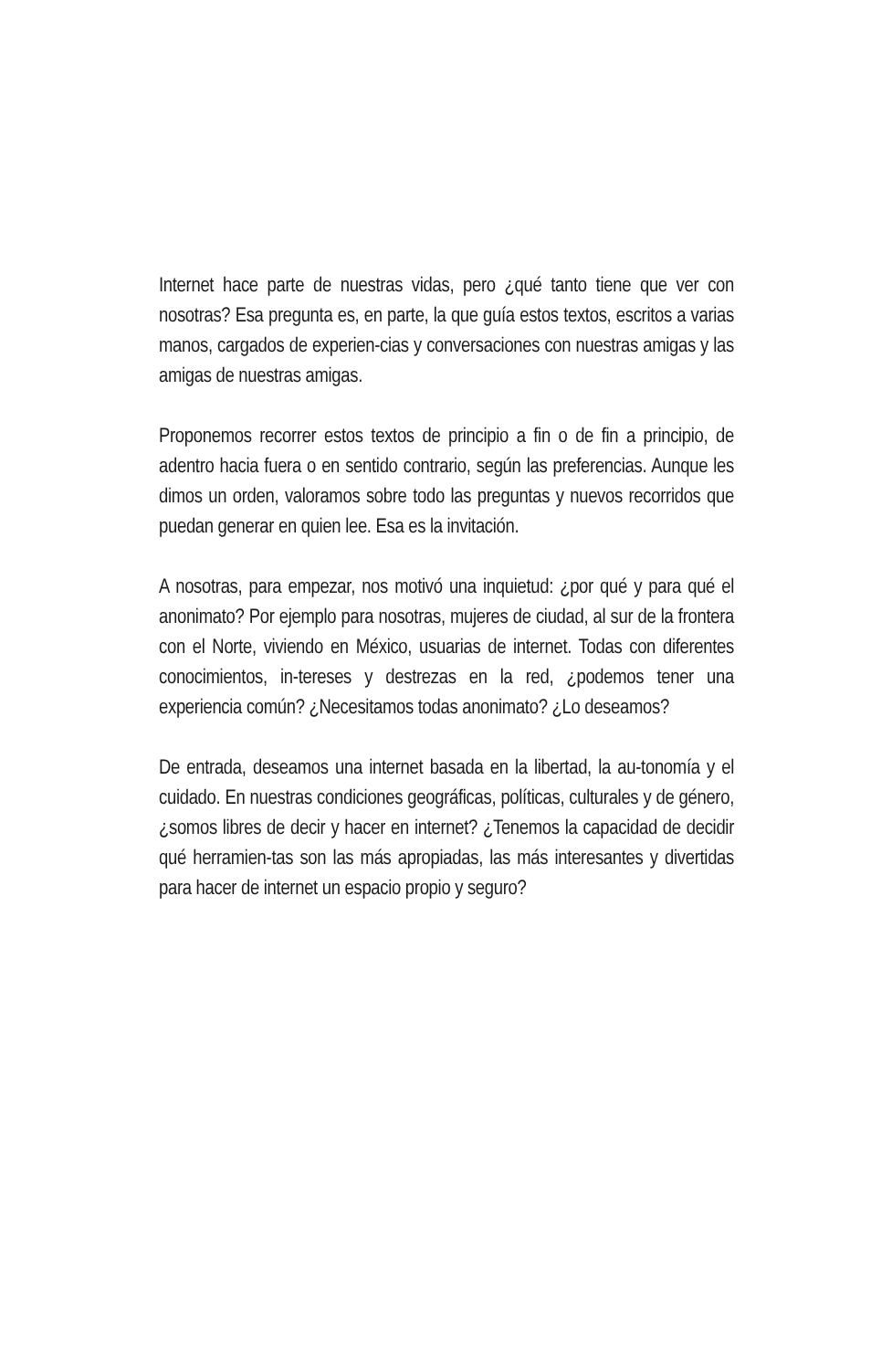Internet hace parte de nuestras vidas, pero ¿qué tanto tiene que ver con nosotras? Esa pregunta es, en parte, la que guía estos textos, escritos a varias manos, cargados de experien-cias y conversaciones con nuestras amigas y las amigas de nuestras amigas.
Proponemos recorrer estos textos de principio a fin o de fin a principio, de adentro hacia fuera o en sentido contrario, según las preferencias. Aunque les dimos un orden, valoramos sobre todo las preguntas y nuevos recorridos que puedan generar en quien lee. Esa es la invitación.
A nosotras, para empezar, nos motivó una inquietud: ¿por qué y para qué el anonimato? Por ejemplo para nosotras, mujeres de ciudad, al sur de la frontera con el Norte, viviendo en México, usuarias de internet. Todas con diferentes conocimientos, in-tereses y destrezas en la red, ¿podemos tener una experiencia común? ¿Necesitamos todas anonimato? ¿Lo deseamos?
De entrada, deseamos una internet basada en la libertad, la au-tonomía y el cuidado. En nuestras condiciones geográficas, políticas, culturales y de género, ¿somos libres de decir y hacer en internet? ¿Tenemos la capacidad de decidir qué herramien-tas son las más apropiadas, las más interesantes y divertidas para hacer de internet un espacio propio y seguro?